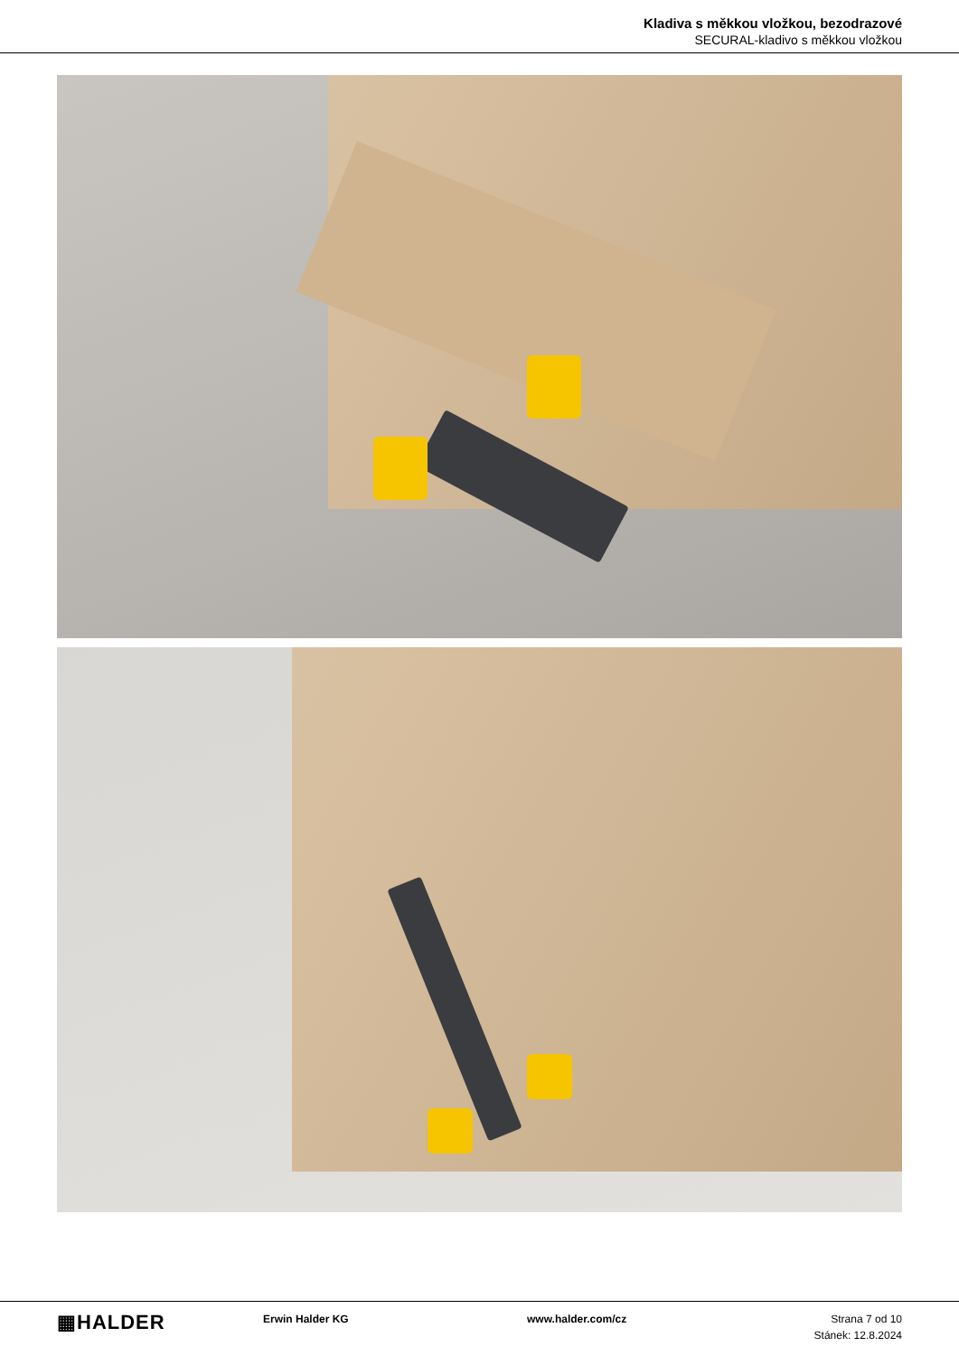Kladiva s měkkou vložkou, bezodrazové
SECURAL-kladivo s měkkou vložkou
▦HALDER
Erwin Halder KG www.halder.com/cz Strana 7 od 10
Stánek: 12.8.2024